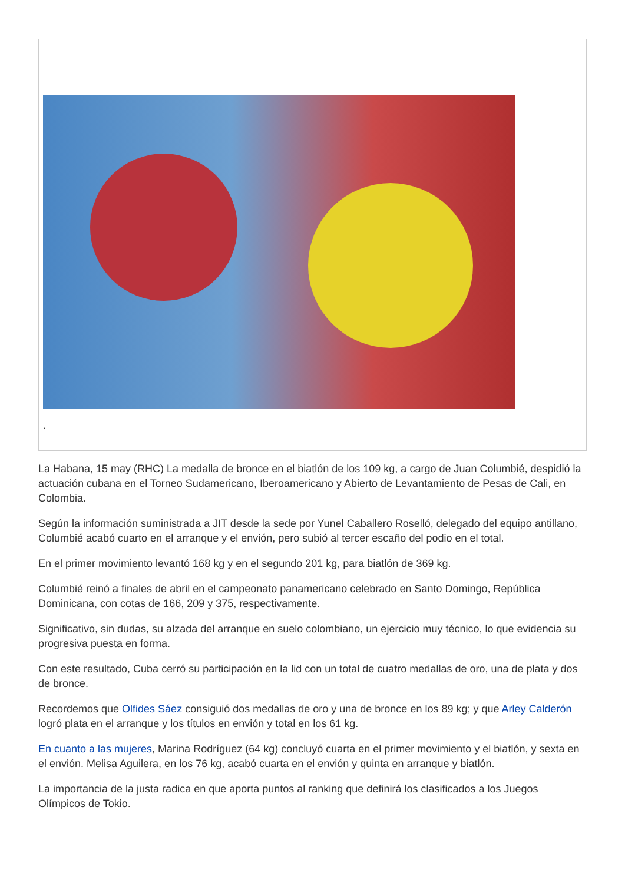.
La Habana, 15 may (RHC) La medalla de bronce en el biatlón de los 109 kg, a cargo de Juan Columbié, despidió la actuación cubana en el Torneo Sudamericano, Iberoamericano y Abierto de Levantamiento de Pesas de Cali, en Colombia.
Según la información suministrada a JIT desde la sede por Yunel Caballero Roselló, delegado del equipo antillano, Columbié acabó cuarto en el arranque y el envión, pero subió al tercer escaño del podio en el total.
En el primer movimiento levantó 168 kg y en el segundo 201 kg, para biatlón de 369 kg.
Columbié reinó a finales de abril en el campeonato panamericano celebrado en Santo Domingo, República Dominicana, con cotas de 166, 209 y 375, respectivamente.
Significativo, sin dudas, su alzada del arranque en suelo colombiano, un ejercicio muy técnico, lo que evidencia su progresiva puesta en forma.
Con este resultado, Cuba cerró su participación en la lid con un total de cuatro medallas de oro, una de plata y dos de bronce.
Recordemos que Olfides Sáez consiguió dos medallas de oro y una de bronce en los 89 kg; y que Arley Calderón logró plata en el arranque y los títulos en envión y total en los 61 kg.
En cuanto a las mujeres, Marina Rodríguez (64 kg) concluyó cuarta en el primer movimiento y el biatlón, y sexta en el envión. Melisa Aguilera, en los 76 kg, acabó cuarta en el envión y quinta en arranque y biatlón.
La importancia de la justa radica en que aporta puntos al ranking que definirá los clasificados a los Juegos Olímpicos de Tokio.